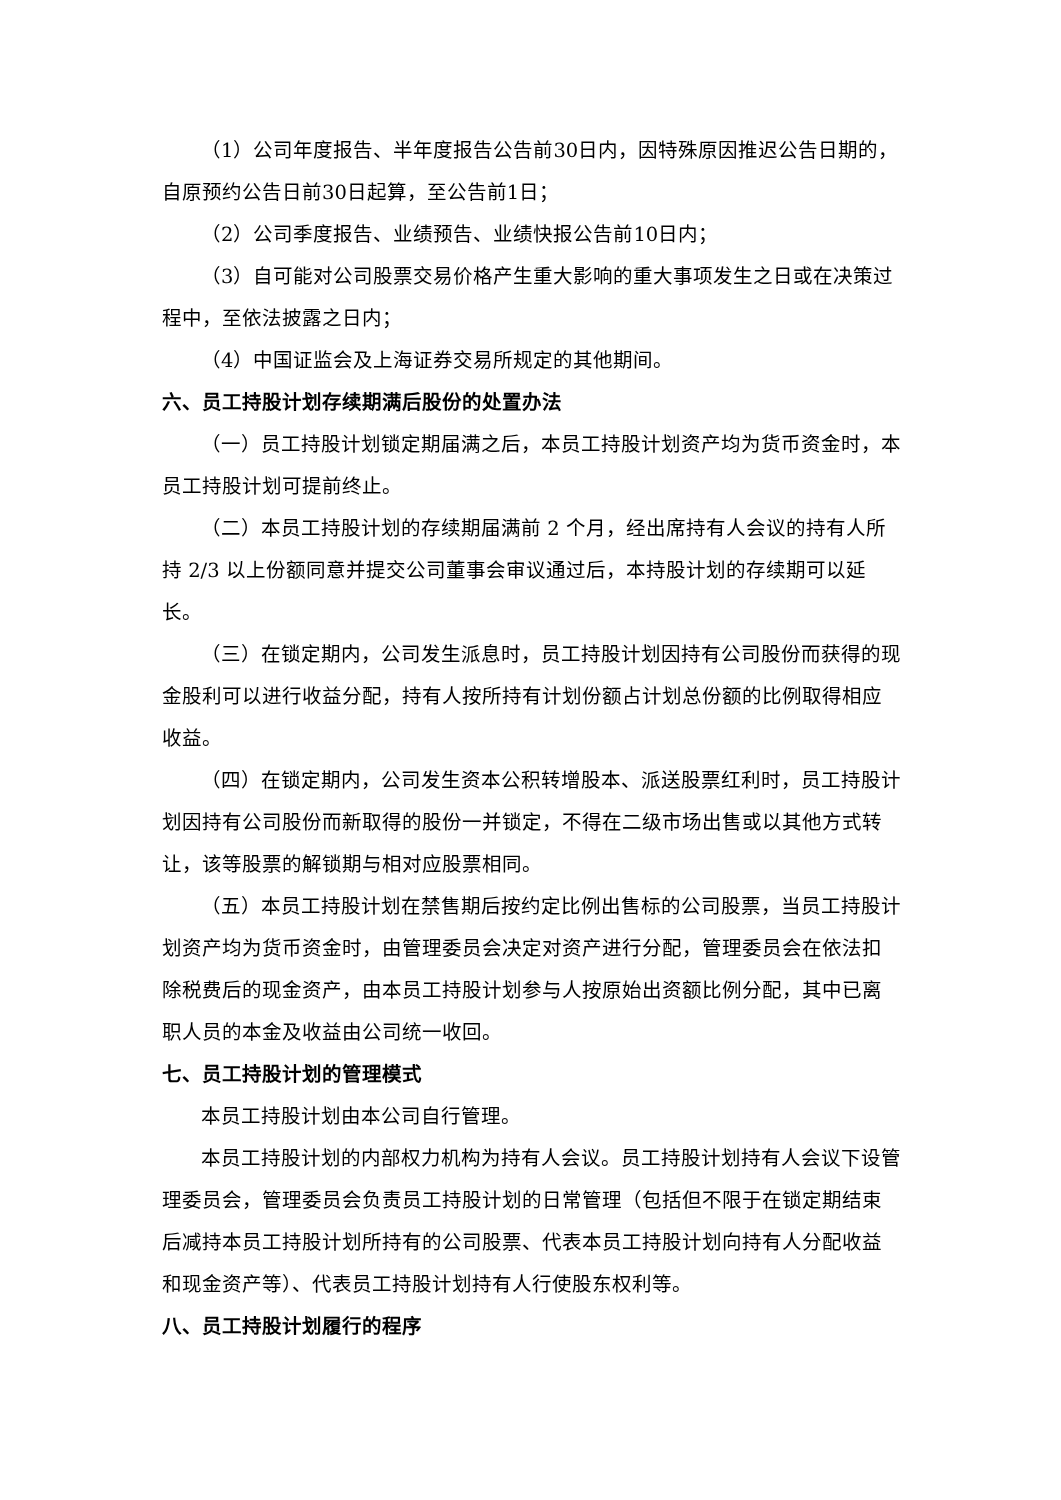（1）公司年度报告、半年度报告公告前30日内，因特殊原因推迟公告日期的，自原预约公告日前30日起算，至公告前1日；
（2）公司季度报告、业绩预告、业绩快报公告前10日内；
（3）自可能对公司股票交易价格产生重大影响的重大事项发生之日或在决策过程中，至依法披露之日内；
（4）中国证监会及上海证券交易所规定的其他期间。
六、员工持股计划存续期满后股份的处置办法
（一）员工持股计划锁定期届满之后，本员工持股计划资产均为货币资金时，本员工持股计划可提前终止。
（二）本员工持股计划的存续期届满前 2 个月，经出席持有人会议的持有人所持 2/3 以上份额同意并提交公司董事会审议通过后，本持股计划的存续期可以延长。
（三）在锁定期内，公司发生派息时，员工持股计划因持有公司股份而获得的现金股利可以进行收益分配，持有人按所持有计划份额占计划总份额的比例取得相应收益。
（四）在锁定期内，公司发生资本公积转增股本、派送股票红利时，员工持股计划因持有公司股份而新取得的股份一并锁定，不得在二级市场出售或以其他方式转让，该等股票的解锁期与相对应股票相同。
（五）本员工持股计划在禁售期后按约定比例出售标的公司股票，当员工持股计划资产均为货币资金时，由管理委员会决定对资产进行分配，管理委员会在依法扣除税费后的现金资产，由本员工持股计划参与人按原始出资额比例分配，其中已离职人员的本金及收益由公司统一收回。
七、员工持股计划的管理模式
本员工持股计划由本公司自行管理。
本员工持股计划的内部权力机构为持有人会议。员工持股计划持有人会议下设管理委员会，管理委员会负责员工持股计划的日常管理（包括但不限于在锁定期结束后减持本员工持股计划所持有的公司股票、代表本员工持股计划向持有人分配收益和现金资产等）、代表员工持股计划持有人行使股东权利等。
八、员工持股计划履行的程序